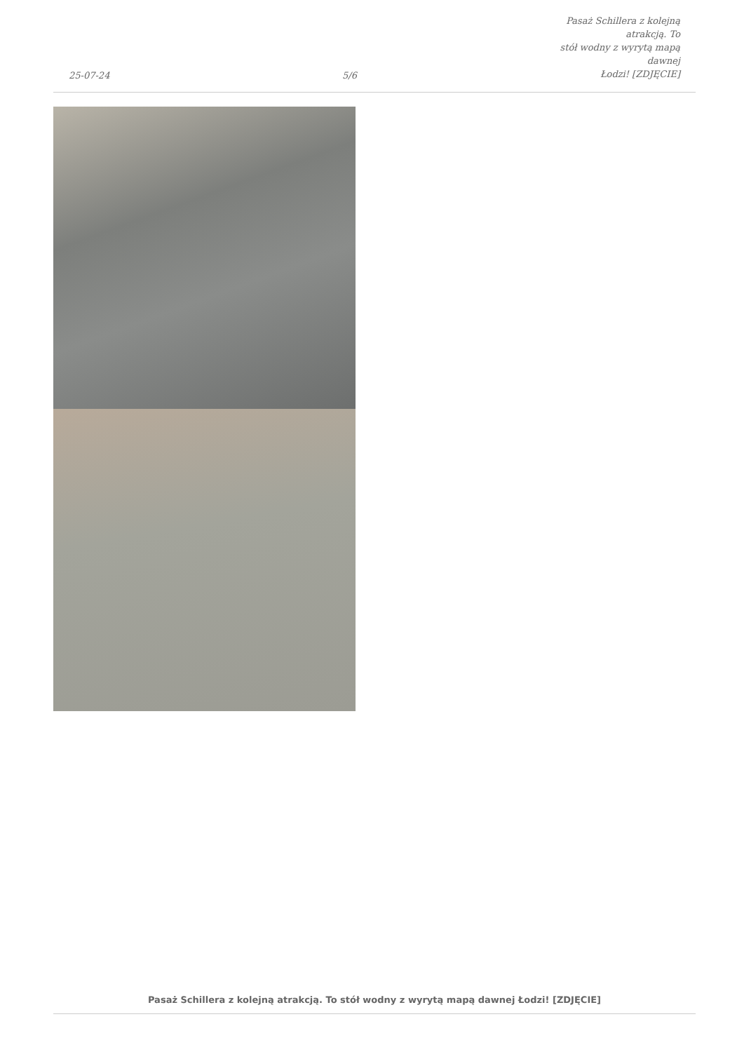25-07-24
5/6
Pasaż Schillera z kolejną atrakcją. To
stół wodny z wyrytą mapą dawnej
Łodzi! [ZDJĘCIE]
Pasaż Schillera z kolejną atrakcją. To stół wodny z wyrytą mapą dawnej Łodzi! [ZDJĘCIE]